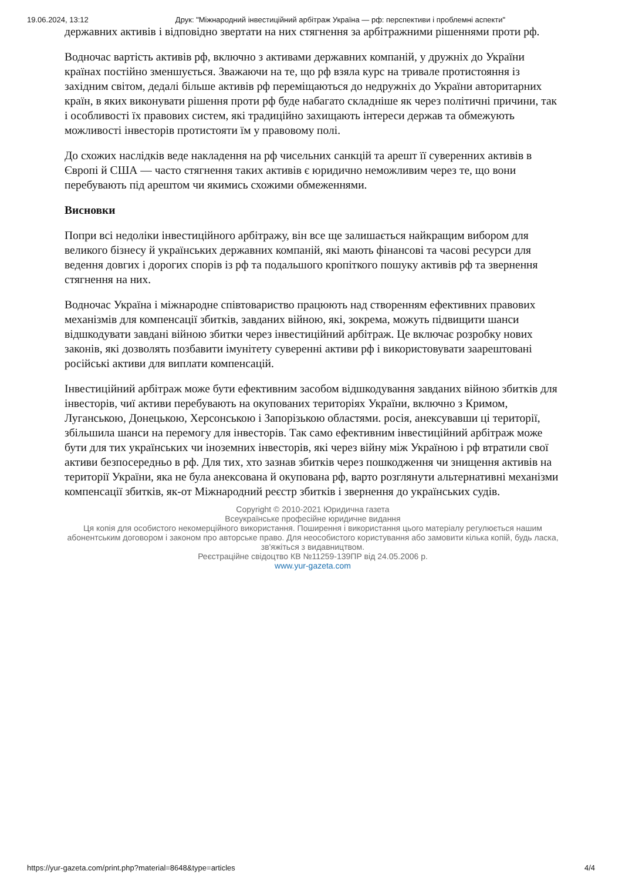19.06.2024, 13:12 Друк: "Міжнародний інвестиційний арбітраж Україна — рф: перспективи і проблемні аспекти"
державних активів і відповідно звертати на них стягнення за арбітражними рішеннями проти рф.
Водночас вартість активів рф, включно з активами державних компаній, у дружніх до України країнах постійно зменшується. Зважаючи на те, що рф взяла курс на тривале протистояння із західним світом, дедалі більше активів рф переміщаються до недружніх до України авторитарних країн, в яких виконувати рішення проти рф буде набагато складніше як через політичні причини, так і особливості їх правових систем, які традиційно захищають інтереси держав та обмежують можливості інвесторів протистояти їм у правовому полі.
До схожих наслідків веде накладення на рф чисельних санкцій та арешт її суверенних активів в Європі й США — часто стягнення таких активів є юридично неможливим через те, що вони перебувають під арештом чи якимись схожими обмеженнями.
Висновки
Попри всі недоліки інвестиційного арбітражу, він все ще залишається найкращим вибором для великого бізнесу й українських державних компаній, які мають фінансові та часові ресурси для ведення довгих і дорогих спорів із рф та подальшого кропіткого пошуку активів рф та звернення стягнення на них.
Водночас Україна і міжнародне співтовариство працюють над створенням ефективних правових механізмів для компенсації збитків, завданих війною, які, зокрема, можуть підвищити шанси відшкодувати завдані війною збитки через інвестиційний арбітраж. Це включає розробку нових законів, які дозволять позбавити імунітету суверенні активи рф і використовувати заарештовані російські активи для виплати компенсацій.
Інвестиційний арбітраж може бути ефективним засобом відшкодування завданих війною збитків для інвесторів, чиї активи перебувають на окупованих територіях України, включно з Кримом, Луганською, Донецькою, Херсонською і Запорізькою областями. росія, анексувавши ці території, збільшила шанси на перемогу для інвесторів. Так само ефективним інвестиційний арбітраж може бути для тих українських чи іноземних інвесторів, які через війну між Україною і рф втратили свої активи безпосередньо в рф. Для тих, хто зазнав збитків через пошкодження чи знищення активів на території України, яка не була анексована й окупована рф, варто розглянути альтернативні механізми компенсації збитків, як-от Міжнародний реєстр збитків і звернення до українських судів.
Copyright © 2010-2021 Юридична газета
Всеукраїнське професійне юридичне видання
Ця копія для особистого некомерційного використання. Поширення і використання цього матеріалу регулюється нашим абонентським договором і законом про авторське право. Для неособистого користування або замовити кілька копій, будь ласка, зв'яжіться з видавництвом.
Реєстраційне свідоцтво КВ №11259-139ПР від 24.05.2006 р.
www.yur-gazeta.com
https://yur-gazeta.com/print.php?material=8648&type=articles 4/4